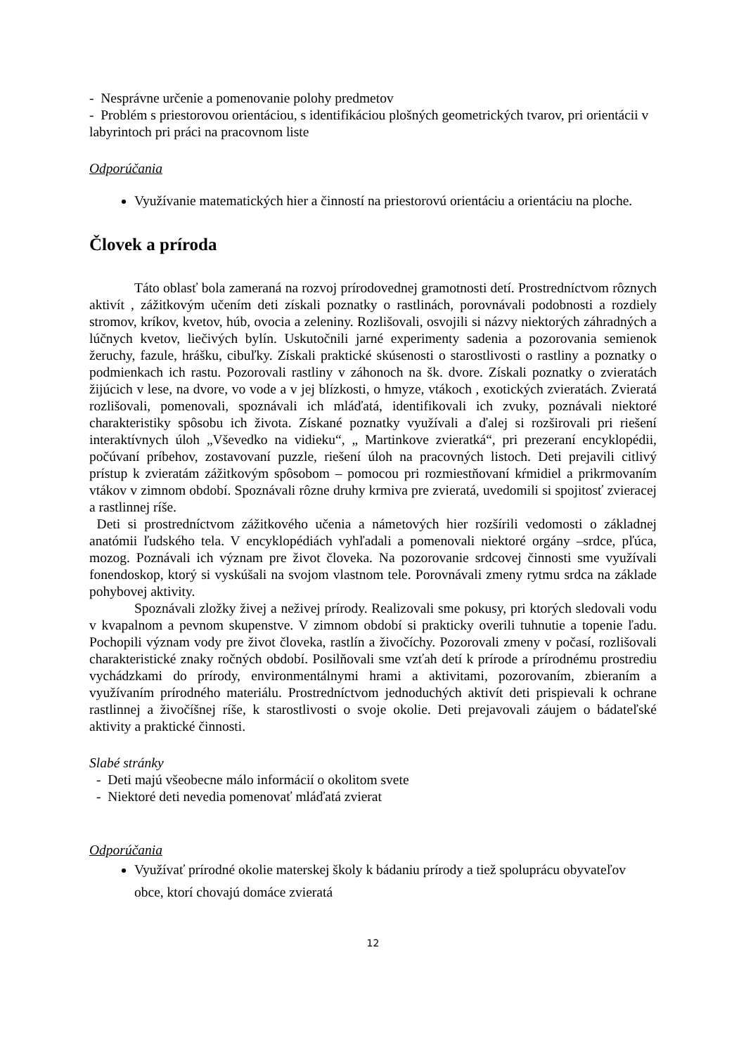- Nesprávne určenie a pomenovanie polohy predmetov
- Problém s priestorovou orientáciou, s identifikáciou plošných geometrických tvarov, pri orientácii v labyrintoch pri práci na pracovnom liste
Odporúčania
Využívanie matematických hier a činností na priestorovú orientáciu a orientáciu na ploche.
Človek a príroda
Táto oblasť bola zameraná na rozvoj prírodovednej gramotnosti detí. Prostredníctvom rôznych aktivít , zážitkovým učením deti získali poznatky o rastlinách, porovnávali podobnosti a rozdiely stromov, kríkov, kvetov, húb, ovocia a zeleniny. Rozlišovali, osvojili si názvy niektorých záhradných a lúčnych kvetov, liečivých bylín. Uskutočnili jarné experimenty sadenia a pozorovania semienok žeruchy, fazule, hrášku, cibuľky. Získali praktické skúsenosti o starostlivosti o rastliny a poznatky o podmienkach ich rastu. Pozorovali rastliny v záhonoch na šk. dvore. Získali poznatky o zvieratách žijúcich v lese, na dvore, vo vode a v jej blízkosti, o hmyze, vtákoch , exotických zvieratách. Zvieratá rozlišovali, pomenovali, spoznávali ich mláďatá, identifikovali ich zvuky, poznávali niektoré charakteristiky spôsobu ich života. Získané poznatky využívali a ďalej si rozširovali pri riešení interaktívnych úloh „Vševedko na vidieku“, „ Martinkove zvieratká“, pri prezeraní encyklopédii, počúvaní príbehov, zostavovaní puzzle, riešení úloh na pracovných listoch. Deti prejavili citlivý prístup k zvieratám zážitkovým spôsobom – pomocou pri rozmiestňovaní kŕmidiel a prikrmovaním vtákov v zimnom období. Spoznávali rôzne druhy krmiva pre zvieratá, uvedomili si spojitosť zvieracej a rastlinnej ríše.
Deti si prostredníctvom zážitkového učenia a námetových hier rozšírili vedomosti o základnej anatómii ľudského tela. V encyklopédiách vyhľadali a pomenovali niektoré orgány –srdce, pľúca, mozog. Poznávali ich význam pre život človeka. Na pozorovanie srdcovej činnosti sme využívali fonendoskop, ktorý si vyskúšali na svojom vlastnom tele. Porovnávali zmeny rytmu srdca na základe pohybovej aktivity.
Spoznávali zložky živej a neživej prírody. Realizovali sme pokusy, pri ktorých sledovali vodu v kvapalnom a pevnom skupenstve. V zimnom období si prakticky overili tuhnutie a topenie ľadu. Pochopili význam vody pre život človeka, rastlín a živočíchy. Pozorovali zmeny v počasí, rozlišovali charakteristické znaky ročných období. Posilňovali sme vzťah detí k prírode a prírodnému prostrediu vychádzkami do prírody, environmentálnymi hrami a aktivitami, pozorovaním, zbieraním a využívaním prírodného materiálu. Prostredníctvom jednoduchých aktivít deti prispievali k ochrane rastlinnej a živočíšnej ríše, k starostlivosti o svoje okolie. Deti prejavovali záujem o bádateľské aktivity a praktické činnosti.
Slabé stránky
- Deti majú všeobecne málo informácií o okolitom svete
- Niektoré deti nevedia pomenovať mláďatá zvierat
Odporúčania
Využívať prírodné okolie materskej školy k bádaniu prírody a tiež spoluprácu obyvateľov obce, ktorí chovajú domáce zvieratá
12